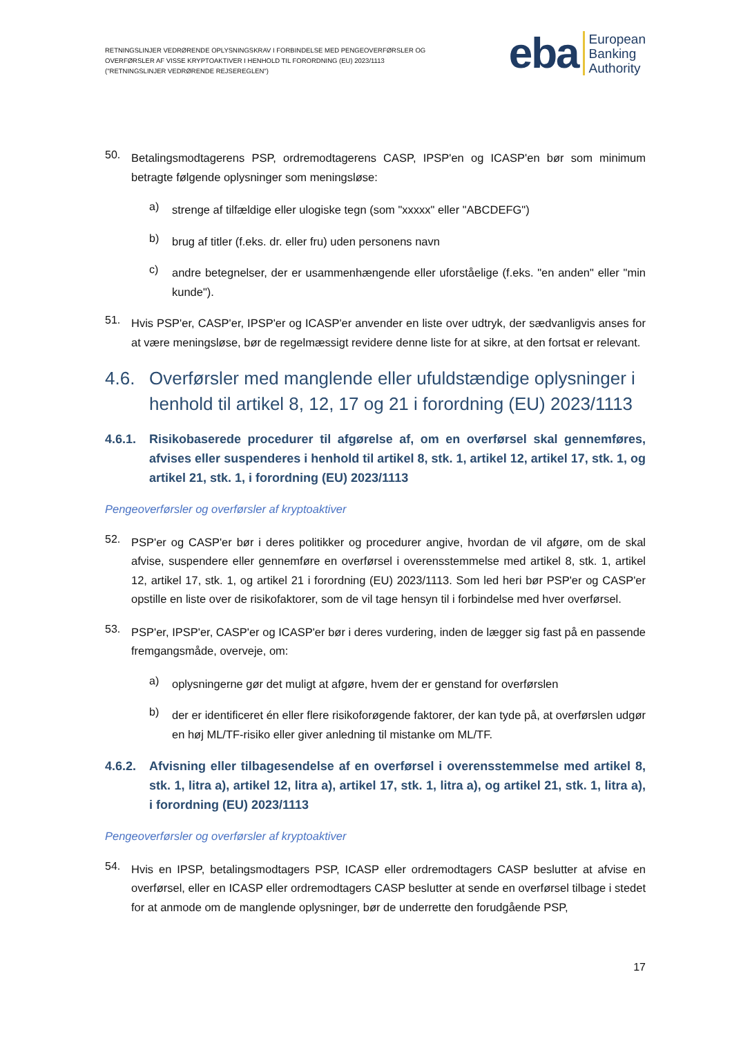RETNINGSLINJER VEDRØRENDE OPLYSNINGSKRAV I FORBINDELSE MED PENGEOVERFØRSLER OG
OVERFØRSLER AF VISSE KRYPTOAKTIVER I HENHOLD TIL FORORDNING (EU) 2023/1113
("RETNINGSLINJER VEDRØRENDE REJSEREGLEN")
eba European
Banking
Authority
50.
Betalingsmodtagerens PSP, ordremodtagerens CASP, IPSP'en og ICASP'en bør som minimum betragte følgende oplysninger som meningsløse:
a)
strenge af tilfældige eller ulogiske tegn (som "xxxxx" eller "ABCDEFG")
b)
brug af titler (f.eks. dr. eller fru) uden personens navn
c)
andre betegnelser, der er usammenhængende eller uforståelige (f.eks. "en anden" eller "min kunde").
51.
Hvis PSP'er, CASP'er, IPSP'er og ICASP'er anvender en liste over udtryk, der sædvanligvis anses for at være meningsløse, bør de regelmæssigt revidere denne liste for at sikre, at den fortsat er relevant.
4.6. Overførsler med manglende eller ufuldstændige oplysninger i henhold til artikel 8, 12, 17 og 21 i forordning (EU) 2023/1113
4.6.1. Risikobaserede procedurer til afgørelse af, om en overførsel skal gennemføres, afvises eller suspenderes i henhold til artikel 8, stk. 1, artikel 12, artikel 17, stk. 1, og artikel 21, stk. 1, i forordning (EU) 2023/1113
Pengeoverførsler og overførsler af kryptoaktiver
52.
PSP'er og CASP'er bør i deres politikker og procedurer angive, hvordan de vil afgøre, om de skal afvise, suspendere eller gennemføre en overførsel i overensstemmelse med artikel 8, stk. 1, artikel 12, artikel 17, stk. 1, og artikel 21 i forordning (EU) 2023/1113. Som led heri bør PSP'er og CASP'er opstille en liste over de risikofaktorer, som de vil tage hensyn til i forbindelse med hver overførsel.
53.
PSP'er, IPSP'er, CASP'er og ICASP'er bør i deres vurdering, inden de lægger sig fast på en passende fremgangsmåde, overveje, om:
a)
oplysningerne gør det muligt at afgøre, hvem der er genstand for overførslen
b)
der er identificeret én eller flere risikoforøgende faktorer, der kan tyde på, at overførslen udgør en høj ML/TF-risiko eller giver anledning til mistanke om ML/TF.
4.6.2. Afvisning eller tilbagesendelse af en overførsel i overensstemmelse med artikel 8, stk. 1, litra a), artikel 12, litra a), artikel 17, stk. 1, litra a), og artikel 21, stk. 1, litra a), i forordning (EU) 2023/1113
Pengeoverførsler og overførsler af kryptoaktiver
54.
Hvis en IPSP, betalingsmodtagers PSP, ICASP eller ordremodtagers CASP beslutter at afvise en overførsel, eller en ICASP eller ordremodtagers CASP beslutter at sende en overførsel tilbage i stedet for at anmode om de manglende oplysninger, bør de underrette den forudgående PSP,
17